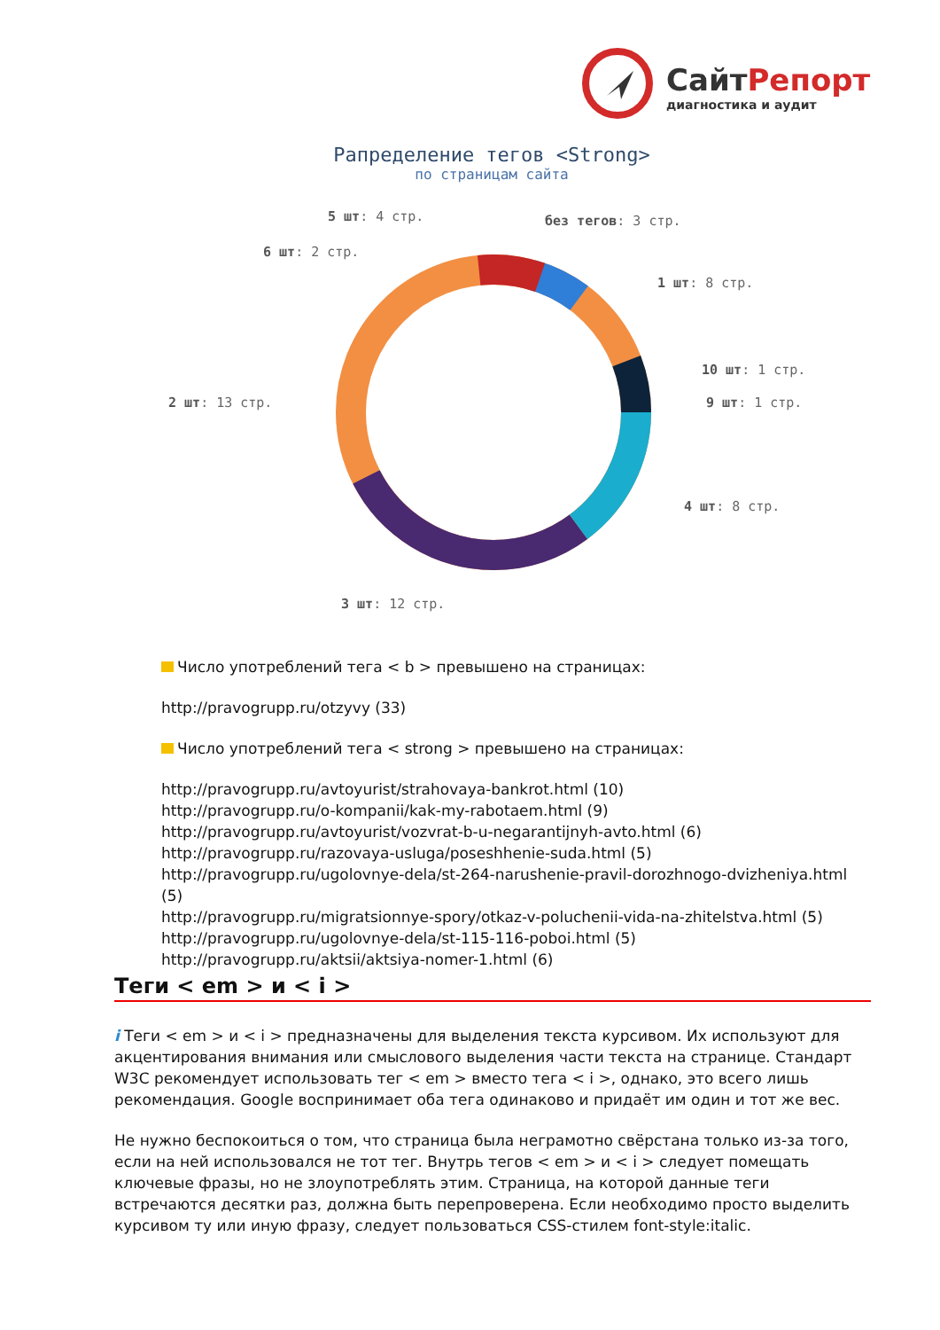СайтРепорт
диагностика и аудит
Рапределение тегов <Strong>
по страницам сайта
5 шт: 4 стр. без тегов: 3 стр.
6 шт: 2 стр.
1 шт: 8 стр.
10 шт: 1 стр.
2 шт: 13 стр. 9 шт: 1 стр.
4 шт: 8 стр.
3 шт: 12 стр.
Число употреблений тега < b > превышено на страницах:
http://pravogrupp.ru/otzyvy (33)
Число употреблений тега < strong > превышено на страницах:
http://pravogrupp.ru/avtoyurist/strahovaya-bankrot.html (10)
http://pravogrupp.ru/o-kompanii/kak-my-rabotaem.html (9)
http://pravogrupp.ru/avtoyurist/vozvrat-b-u-negarantijnyh-avto.html (6)
http://pravogrupp.ru/razovaya-usluga/poseshhenie-suda.html (5)
http://pravogrupp.ru/ugolovnye-dela/st-264-narushenie-pravil-dorozhnogo-dvizheniya.html (5)
http://pravogrupp.ru/migratsionnye-spory/otkaz-v-poluchenii-vida-na-zhitelstva.html (5)
http://pravogrupp.ru/ugolovnye-dela/st-115-116-poboi.html (5)
http://pravogrupp.ru/aktsii/aktsiya-nomer-1.html (6)
Теги < em > и < i >
i Теги < em > и < i > предназначены для выделения текста курсивом. Их используют для акцентирования внимания или смыслового выделения части текста на странице. Стандарт W3C рекомендует использовать тег < em > вместо тега < i >, однако, это всего лишь рекомендация. Google воспринимает оба тега одинаково и придаёт им один и тот же вес.
Не нужно беспокоиться о том, что страница была неграмотно свёрстана только из-за того, если на ней использовался не тот тег. Внутрь тегов < em > и < i > следует помещать ключевые фразы, но не злоупотреблять этим. Страница, на которой данные теги встречаются десятки раз, должна быть перепроверена. Если необходимо просто выделить курсивом ту или иную фразу, следует пользоваться CSS-стилем font-style:italic.